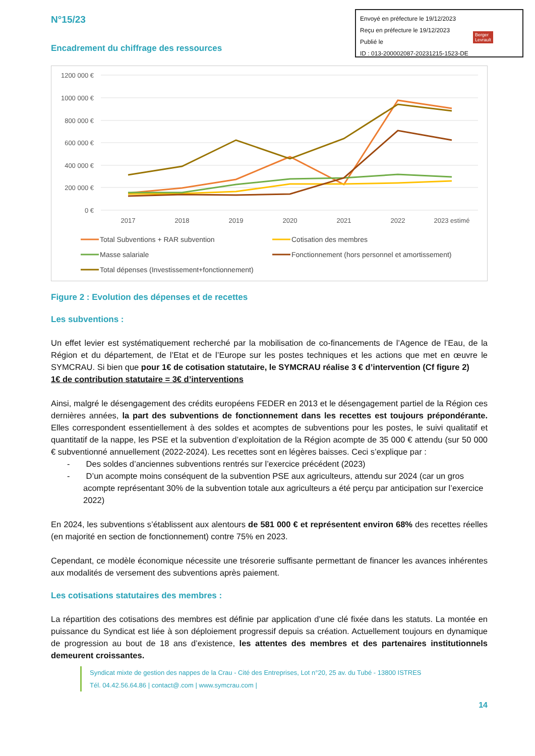Envoyé en préfecture le 19/12/2023
Reçu en préfecture le 19/12/2023
Publié le
ID : 013-200002087-20231215-1523-DE
Berger
Levrault
N°15/23
Encadrement du chiffrage des ressources
1200 000 €
1000 000 €
800 000 €
600 000 €
400 000 €
200 000 €
0 €
2017
2018
2019
2020
2021
2022
2023 estimé
Total Subventions + RAR subvention
Cotisation des membres
Masse salariale
Fonctionnement (hors personnel et amortissement)
Total dépenses (Investissement+fonctionnement)
Figure 2 : Evolution des dépenses et de recettes
Les subventions :
Un effet levier est systématiquement recherché par la mobilisation de co-financements de l’Agence de l’Eau, de la Région et du département, de l’Etat et de l’Europe sur les postes techniques et les actions que met en œuvre le SYMCRAU. Si bien que pour 1€ de cotisation statutaire, le SYMCRAU réalise 3 € d’intervention (Cf figure 2)
1€ de contribution statutaire = 3€ d’interventions
Ainsi, malgré le désengagement des crédits européens FEDER en 2013 et le désengagement partiel de la Région ces dernières années, la part des subventions de fonctionnement dans les recettes est toujours prépondérante. Elles correspondent essentiellement à des soldes et acomptes de subventions pour les postes, le suivi qualitatif et quantitatif de la nappe, les PSE et la subvention d’exploitation de la Région acompte de 35 000 € attendu (sur 50 000 € subventionné annuellement (2022-2024). Les recettes sont en légères baisses. Ceci s’explique par :
- Des soldes d’anciennes subventions rentrés sur l’exercice précédent (2023)
- D’un acompte moins conséquent de la subvention PSE aux agriculteurs, attendu sur 2024 (car un gros acompte représentant 30% de la subvention totale aux agriculteurs a été perçu par anticipation sur l’exercice 2022)
En 2024, les subventions s’établissent aux alentours de 581 000 € et représentent environ 68% des recettes réelles (en majorité en section de fonctionnement) contre 75% en 2023.
Cependant, ce modèle économique nécessite une trésorerie suffisante permettant de financer les avances inhérentes aux modalités de versement des subventions après paiement.
Les cotisations statutaires des membres :
La répartition des cotisations des membres est définie par application d’une clé fixée dans les statuts. La montée en puissance du Syndicat est liée à son déploiement progressif depuis sa création. Actuellement toujours en dynamique de progression au bout de 18 ans d’existence, les attentes des membres et des partenaires institutionnels demeurent croissantes.
Syndicat mixte de gestion des nappes de la Crau - Cité des Entreprises, Lot n°20, 25 av. du Tubé - 13800 ISTRES
Tél. 04.42.56.64.86 | contact@.com | www.symcrau.com |
14